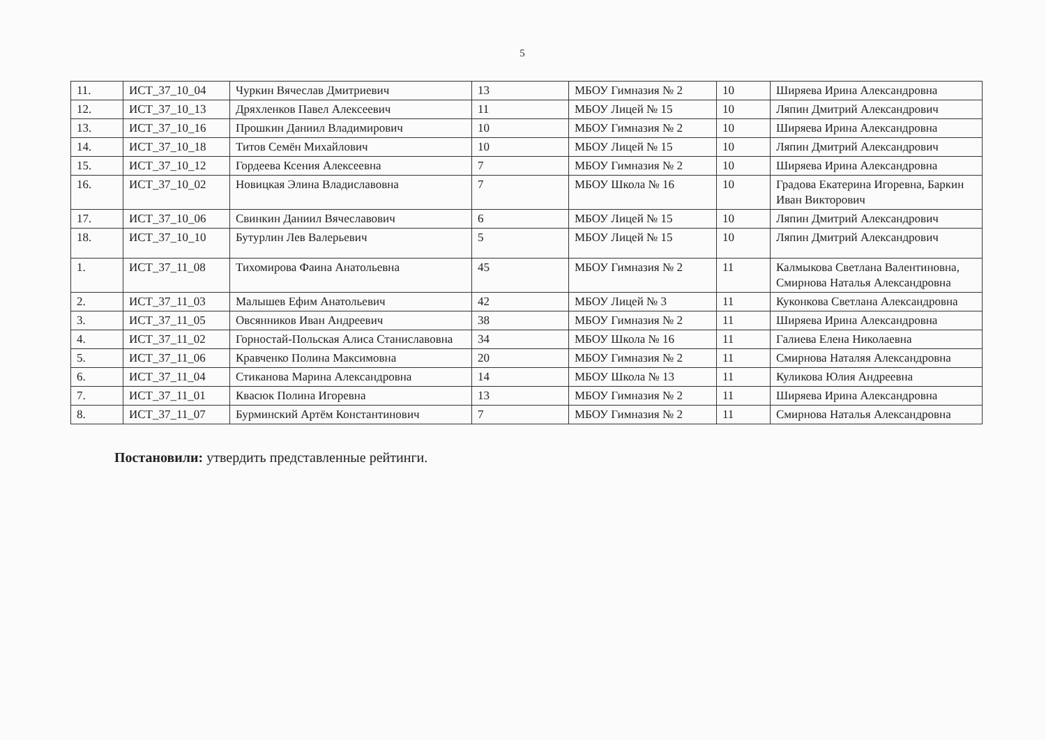5
| 11. | ИСТ_37_10_04 | Чуркин Вячеслав Дмитриевич | 13 | МБОУ Гимназия № 2 | 10 | Ширяева Ирина Александровна |
| 12. | ИСТ_37_10_13 | Дряхленков Павел Алексеевич | 11 | МБОУ Лицей № 15 | 10 | Ляпин Дмитрий Александрович |
| 13. | ИСТ_37_10_16 | Прошкин Даниил Владимирович | 10 | МБОУ Гимназия № 2 | 10 | Ширяева Ирина Александровна |
| 14. | ИСТ_37_10_18 | Титов Семён Михайлович | 10 | МБОУ Лицей № 15 | 10 | Ляпин Дмитрий Александрович |
| 15. | ИСТ_37_10_12 | Гордеева Ксения Алексеевна | 7 | МБОУ Гимназия № 2 | 10 | Ширяева Ирина Александровна |
| 16. | ИСТ_37_10_02 | Новицкая Элина Владиславовна | 7 | МБОУ Школа № 16 | 10 | Градова Екатерина Игоревна, Баркин Иван Викторович |
| 17. | ИСТ_37_10_06 | Свинкин Даниил Вячеславович | 6 | МБОУ Лицей № 15 | 10 | Ляпин Дмитрий Александрович |
| 18. | ИСТ_37_10_10 | Бутурлин Лев Валерьевич | 5 | МБОУ Лицей № 15 | 10 | Ляпин Дмитрий Александрович |
| 1. | ИСТ_37_11_08 | Тихомирова Фаина Анатольевна | 45 | МБОУ Гимназия № 2 | 11 | Калмыкова Светлана Валентиновна, Смирнова Наталья Александровна |
| 2. | ИСТ_37_11_03 | Малышев Ефим Анатольевич | 42 | МБОУ Лицей № 3 | 11 | Куконкова Светлана Александровна |
| 3. | ИСТ_37_11_05 | Овсянников Иван Андреевич | 38 | МБОУ Гимназия № 2 | 11 | Ширяева Ирина Александровна |
| 4. | ИСТ_37_11_02 | Горностай-Польская Алиса Станиславовна | 34 | МБОУ Школа № 16 | 11 | Галиева Елена Николаевна |
| 5. | ИСТ_37_11_06 | Кравченко Полина Максимовна | 20 | МБОУ Гимназия № 2 | 11 | Смирнова Наталяя Александровна |
| 6. | ИСТ_37_11_04 | Стиканова Марина Александровна | 14 | МБОУ Школа № 13 | 11 | Куликова Юлия Андреевна |
| 7. | ИСТ_37_11_01 | Квасюк Полина Игоревна | 13 | МБОУ Гимназия № 2 | 11 | Ширяева Ирина Александровна |
| 8. | ИСТ_37_11_07 | Бурминский Артём Константинович | 7 | МБОУ Гимназия № 2 | 11 | Смирнова Наталья Александровна |
Постановили: утвердить представленные рейтинги.